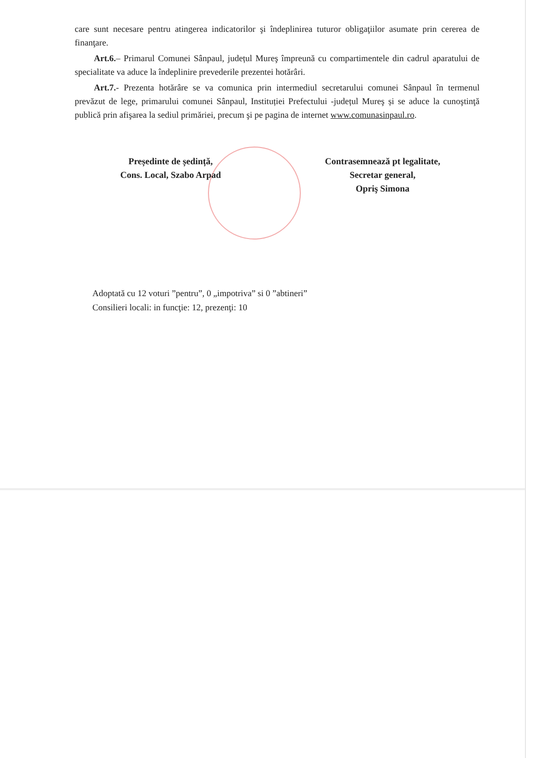care sunt necesare pentru atingerea indicatorilor şi îndeplinirea tuturor obligaţiilor asumate prin cererea de finanţare.
Art.6.– Primarul Comunei Sânpaul, județul Mureş împreună cu compartimentele din cadrul aparatului de specialitate va aduce la îndeplinire prevederile prezentei hotărâri.
Art.7.- Prezenta hotărâre se va comunica prin intermediul secretarului comunei Sânpaul în termenul prevăzut de lege, primarului comunei Sânpaul, Instituției Prefectului -județul Mureş și se aduce la cunoştinţă publică prin afişarea la sediul primăriei, precum şi pe pagina de internet www.comunasinpaul.ro.
Președinte de ședință,
Cons. Local, Szabo Arpad
Contrasemnează pt legalitate,
Secretar general,
Opriş Simona
Adoptată cu 12 voturi ”pentru”, 0 „impotriva” si 0 ”abtineri”
Consilieri locali: in funcţie: 12, prezenţi: 10